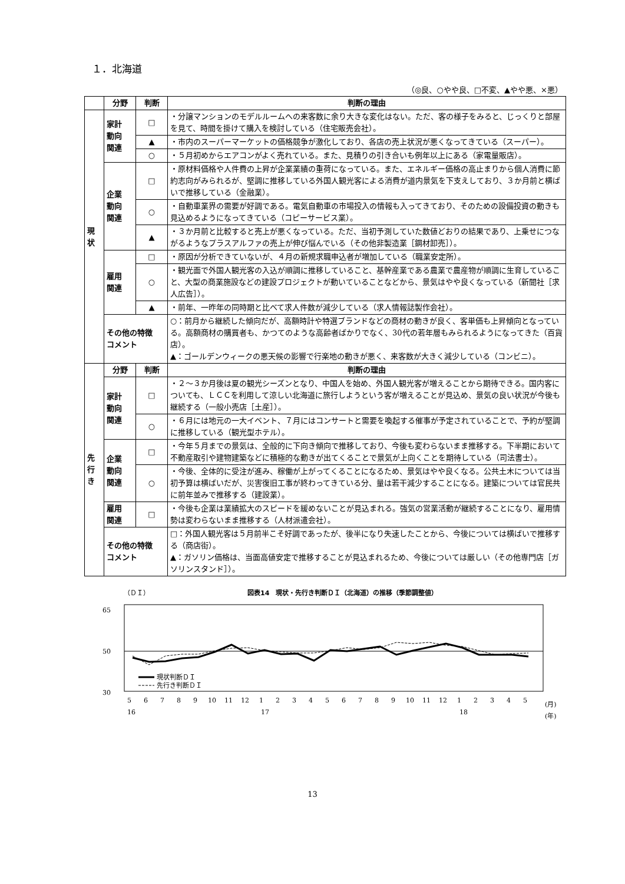１．北海道
（◎良、○やや良、□不変、▲やや悪、×悪）
| | 分野 | 判断 | 判断の理由 |
| --- | --- | --- | --- |
| 現 状 | 家計 動向 関連 | □ | ・分譲マンションのモデルルームへの来客数に余り大きな変化はない。ただ、客の様子をみると、じっくりと部屋を見て、時間を掛けて購入を検討している（住宅販売会社）。 |
| | | ▲ | ・市内のスーパーマーケットの価格競争が激化しており、各店の売上状況が悪くなってきている（スーパー）。 |
| | | ○ | ・５月初めからエアコンがよく売れている。また、見積りの引き合いも例年以上にある（家電量販店）。 |
| | 企業 動向 関連 | □ | ・原材料価格や人件費の上昇が企業業績の重荷になっている。また、エネルギー価格の高止まりから個人消費に節約志向がみられるが、堅調に推移している外国人観光客による消費が道内景気を下支えしており、３か月前と横ばいで推移している（金融業）。 |
| | | ○ | ・自動車業界の需要が好調である。電気自動車の市場投入の情報も入ってきており、そのための設備投資の動きも見込めるようになってきている（コピーサービス業）。 |
| | | ▲ | ・３か月前と比較すると売上が悪くなっている。ただ、当初予測していた数値どおりの結果であり、上乗せにつながるようなプラスアルファの売上が伸び悩んでいる（その他非製造業［鋼材卸売］）。 |
| | 雇用 関連 | □ | ・原因が分析できていないが、４月の新規求職申込者が増加している（職業安定所）。 |
| | | ○ | ・観光面で外国人観光客の入込が順調に推移していること、基幹産業である農業で農産物が順調に生育していること、大型の商業施設などの建設プロジェクトが動いていることなどから、景気はやや良くなっている（新聞社［求人広告］）。 |
| | | ▲ | ・前年、一昨年の同時期と比べて求人件数が減少している（求人情報誌製作会社）。 |
| | その他の特徴 コメント | | ○：前月から継続した傾向だが、高額時計や特選ブランドなどの商材の動きが良く、客単価も上昇傾向となっている。高額商材の購買者も、かつてのような高齢者ばかりでなく、30代の若年層もみられるようになってきた（百貨店）。 ▲：ゴールデンウィークの悪天候の影響で行楽地の動きが悪く、来客数が大きく減少している（コンビニ）。 |
| 先 行 き | 分野 | 判断 | 判断の理由 |
| | 家計 動向 関連 | □ | ・２～３か月後は夏の観光シーズンとなり、中国人を始め、外国人観光客が増えることから期待できる。国内客についても、ＬＣＣを利用して涼しい北海道に旅行しようという客が増えることが見込め、景気の良い状況が今後も継続する（一般小売店［土産］）。 |
| | | ○ | ・６月には地元の一大イベント、７月にはコンサートと需要を喚起する催事が予定されていることで、予約が堅調に推移している（観光型ホテル）。 |
| | 企業 動向 関連 | □ | ・今年５月までの景気は、全般的に下向き傾向で推移しており、今後も変わらないまま推移する。下半期において不動産取引や建物建築などに積極的な動きが出てくることで景気が上向くことを期待している（司法書士）。 |
| | | ○ | ・今後、全体的に受注が進み、稼働が上がってくることになるため、景気はやや良くなる。公共土木については当初予算は横ばいだが、災害復旧工事が終わってきている分、量は若干減少することになる。建築については官民共に前年並みで推移する（建設業）。 |
| | 雇用 関連 | □ | ・今後も企業は業績拡大のスピードを緩めないことが見込まれる。強気の営業活動が継続することになり、雇用情勢は変わらないまま推移する（人材派遣会社）。 |
| | その他の特徴 コメント | | □：外国人観光客は５月前半こそ好調であったが、後半になり失速したことから、今後については横ばいで推移する（商店街）。 ▲：ガソリン価格は、当面高値安定で推移することが見込まれるため、今後については厳しい（その他専門店［ガソリンスタンド］）。 |
（ＤＩ）
図表14　現状・先行き判断ＤＩ（北海道）の推移（季節調整値）
65
50
30
現状判断ＤＩ
先行き判断ＤＩ
5
6
7
8
9
10
11
12
1
2
3
4
5
6
7
8
9
10
11
12
1
2
3
4
5
(月)
16
17
18
(年)
13